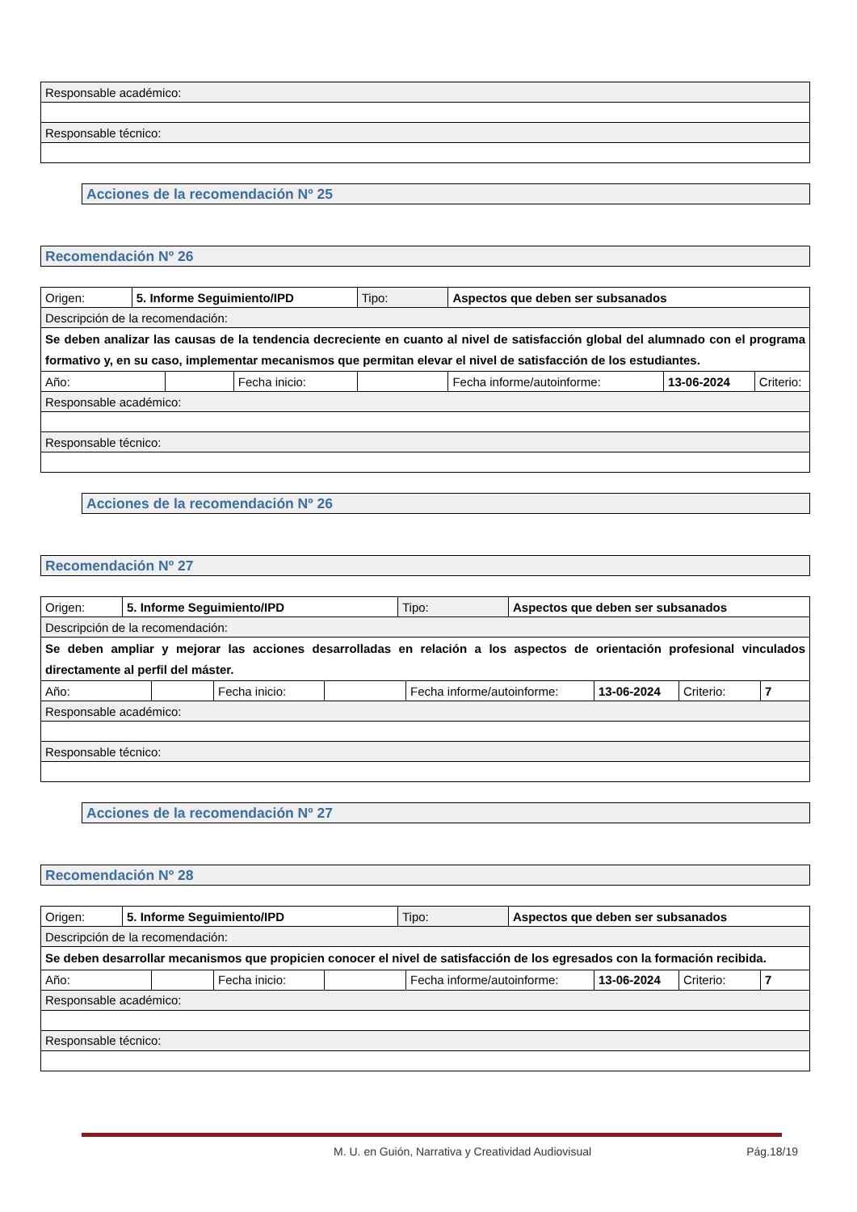| Responsable académico: |
| Responsable técnico: |
Acciones de la recomendación Nº 25
Recomendación Nº 26
| Origen: | 5. Informe Seguimiento/IPD | | | Tipo: | Aspectos que deben ser subsanados | | |
| Descripción de la recomendación: | | | | | | | |
| Se deben analizar las causas de la tendencia decreciente en cuanto al nivel de satisfacción global del alumnado con el programa formativo y, en su caso, implementar mecanismos que permitan elevar el nivel de satisfacción de los estudiantes. | | | | | | | |
| Año: | | | Fecha inicio: | | Fecha informe/autoinforme: | 13-06-2024 | Criterio: |
| Responsable académico: | | | | | | | |
| Responsable técnico: | | | | | | | |
Acciones de la recomendación Nº 26
Recomendación Nº 27
| Origen: | 5. Informe Seguimiento/IPD | Tipo: | Aspectos que deben ser subsanados |
| Descripción de la recomendación: | | | |
| Se deben ampliar y mejorar las acciones desarrolladas en relación a los aspectos de orientación profesional vinculados directamente al perfil del máster. | | | |
| / Año: / / Fecha inicio: / / Fecha informe/autoinforme: / 13-06-2024 / Criterio: / 7 / | | | |
| Responsable académico: | | | |
| Responsable técnico: | | | |
Acciones de la recomendación Nº 27
Recomendación Nº 28
| Origen: | 5. Informe Seguimiento/IPD | Tipo: | Aspectos que deben ser subsanados |
| Descripción de la recomendación: | | | |
| Se deben desarrollar mecanismos que propicien conocer el nivel de satisfacción de los egresados con la formación recibida. | | | |
| / Año: / / Fecha inicio: / / Fecha informe/autoinforme: / 13-06-2024 / Criterio: / 7 / | | | |
| Responsable académico: | | | |
| Responsable técnico: | | | |
M. U. en Guión, Narrativa y Creatividad Audiovisual Pág.18/19